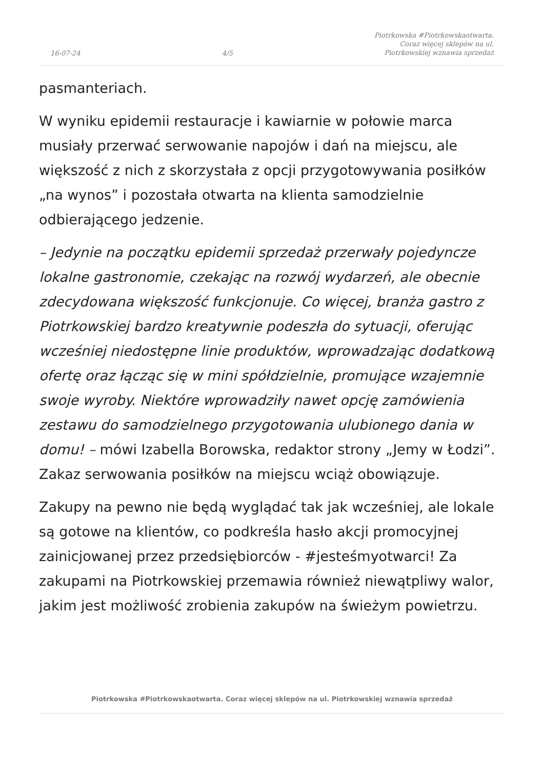16-07-24 4/5 Piotrkowska #Piotrkowskaotwarta.
Coraz więcej sklepów na ul.
Piotrkowskiej wznawia sprzedaż
pasmanteriach.
W wyniku epidemii restauracje i kawiarnie w połowie marca musiały przerwać serwowanie napojów i dań na miejscu, ale większość z nich z skorzystała z opcji przygotowywania posiłków „na wynos” i pozostała otwarta na klienta samodzielnie odbierającego jedzenie.
– Jedynie na początku epidemii sprzedaż przerwały pojedyncze lokalne gastronomie, czekając na rozwój wydarzeń, ale obecnie zdecydowana większość funkcjonuje. Co więcej, branża gastro z Piotrkowskiej bardzo kreatywnie podeszła do sytuacji, oferując wcześniej niedostępne linie produktów, wprowadzając dodatkową ofertę oraz łącząc się w mini spółdzielnie, promujące wzajemnie swoje wyroby. Niektóre wprowadziły nawet opcję zamówienia zestawu do samodzielnego przygotowania ulubionego dania w domu! – mówi Izabella Borowska, redaktor strony „Jemy w Łodzi”. Zakaz serwowania posiłków na miejscu wciąż obowiązuje.
Zakupy na pewno nie będą wyglądać tak jak wcześniej, ale lokale są gotowe na klientów, co podkreśla hasło akcji promocyjnej zainicjowanej przez przedsiębiorców - #jesteśmyotwarci! Za zakupami na Piotrkowskiej przemawia również niewątpliwy walor, jakim jest możliwość zrobienia zakupów na świeżym powietrzu.
Piotrkowska #Piotrkowskaotwarta. Coraz więcej sklepów na ul. Piotrkowskiej wznawia sprzedaż